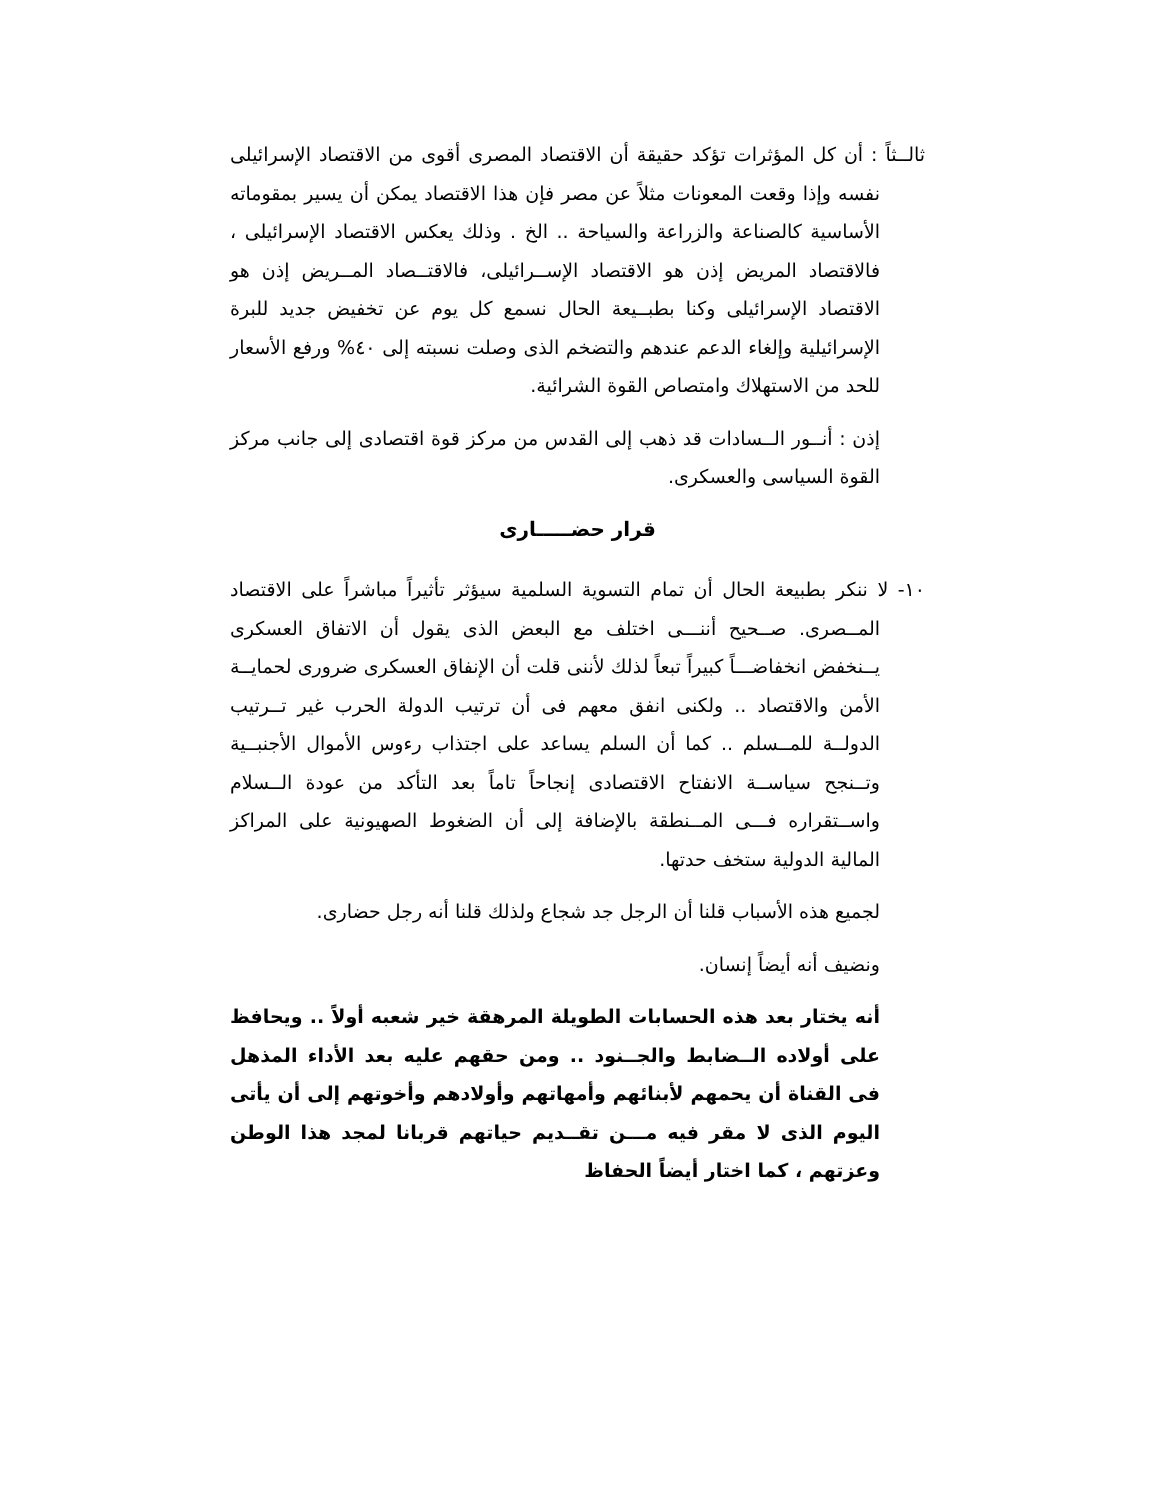ثالــثاً : أن كل المؤثرات تؤكد حقيقة أن الاقتصاد المصرى أقوى من الاقتصاد الإسرائيلى نفسه وإذا وقعت المعونات مثلاً عن مصر فإن هذا الاقتصاد يمكن أن يسير بمقوماته الأساسية كالصناعة والزراعة والسياحة .. الخ . وذلك يعكس الاقتصاد الإسرائيلى ، فالاقتصاد المريض إذن هو الاقتصاد الإســرائيلى، فالاقتــصاد المــريض إذن هو الاقتصاد الإسرائيلى وكنا بطبــيعة الحال نسمع كل يوم عن تخفيض جديد للبرة الإسرائيلية وإلغاء الدعم عندهم والتضخم الذى وصلت نسبته إلى ٤٠% ورفع الأسعار للحد من الاستهلاك وامتصاص القوة الشرائية.
إذن : أنــور الــسادات قد ذهب إلى القدس من مركز قوة اقتصادى إلى جانب مركز القوة السياسى والعسكرى.
قرار حضـــــارى
١٠- لا ننكر بطبيعة الحال أن تمام التسوية السلمية سيؤثر تأثيراً مباشراً على الاقتصاد المــصرى. صــحيح أننـــى اختلف مع البعض الذى يقول أن الاتفاق العسكرى يــنخفض انخفاضـــاً كبيراً تبعاً لذلك لأننى قلت أن الإنفاق العسكرى ضرورى لحمايــة الأمن والاقتصاد .. ولكنى انفق معهم فى أن ترتيب الدولة الحرب غير تــرتيب الدولــة للمــسلم .. كما أن السلم يساعد على اجتذاب رءوس الأموال الأجنبــية وتــنجح سياســة الانفتاح الاقتصادى إنجاحاً تاماً بعد التأكد من عودة الــسلام واســتقراره فـــى المــنطقة بالإضافة إلى أن الضغوط الصهيونية على المراكز المالية الدولية ستخف حدتها.
لجميع هذه الأسباب قلنا أن الرجل جد شجاع ولذلك قلنا أنه رجل حضارى.
ونضيف أنه أيضاً إنسان.
أنه يختار بعد هذه الحسابات الطويلة المرهقة خير شعبه أولاً .. ويحافظ على أولاده الــضابط والجــنود .. ومن حقهم عليه بعد الأداء المذهل فى القناة أن يحمهم لأبنائهم وأمهاتهم وأولادهم وأخوتهم إلى أن يأتى اليوم الذى لا مقر فيه مـــن تقــديم حياتهم قربانا لمجد هذا الوطن وعزتهم ، كما اختار أيضاً الحفاظ